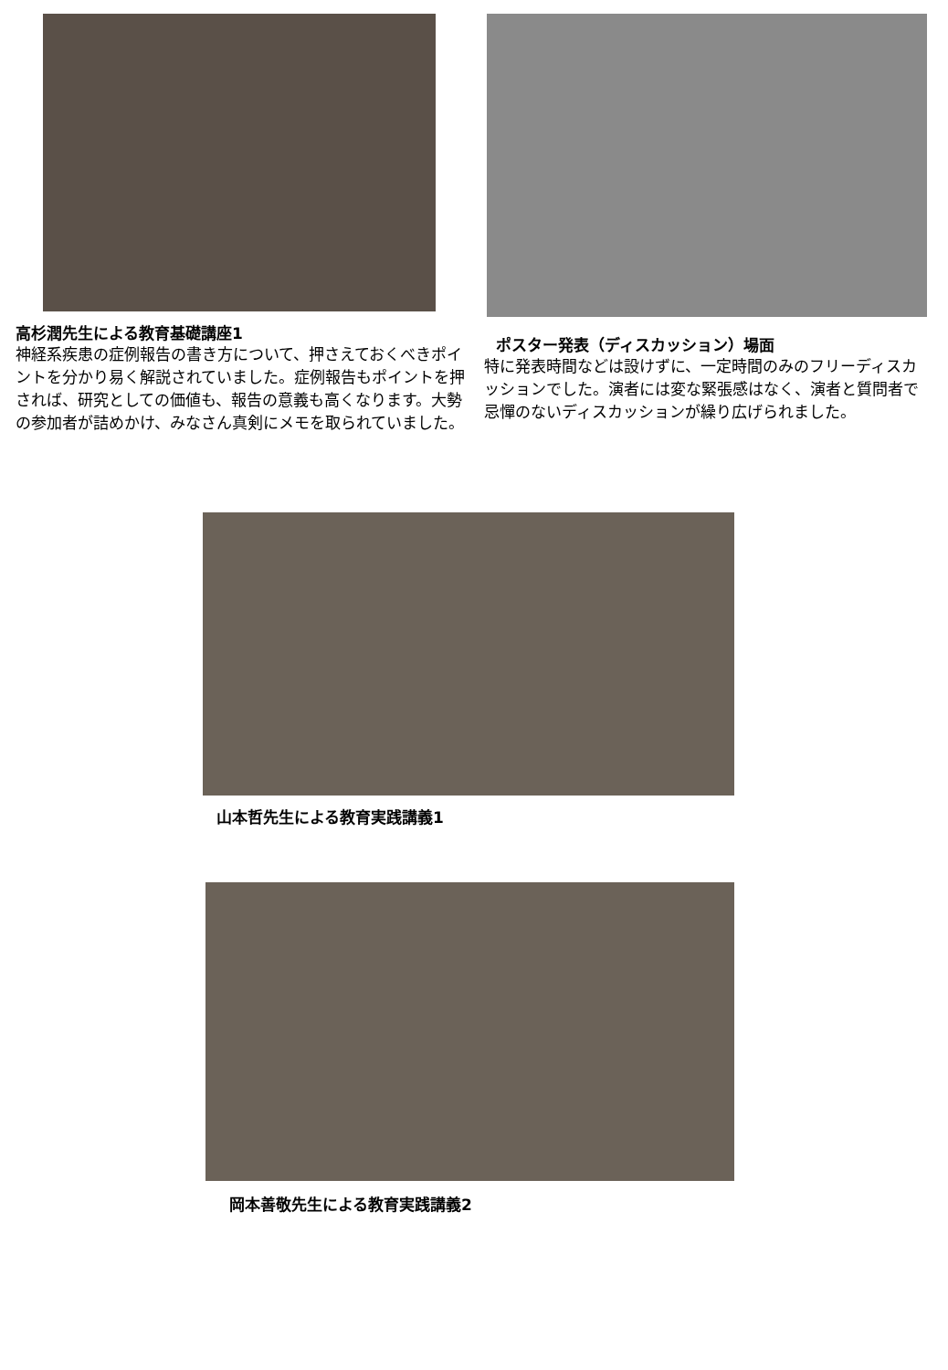高杉潤先生による教育基礎講座1
神経系疾患の症例報告の書き方について、押さえておくべきポイントを分かり易く解説されていました。症例報告もポイントを押されば、研究としての価値も、報告の意義も高くなります。大勢の参加者が詰めかけ、みなさん真剣にメモを取られていました。
ポスター発表（ディスカッション）場面
特に発表時間などは設けずに、一定時間のみのフリーディスカッションでした。演者には変な緊張感はなく、演者と質問者で忌憚のないディスカッションが繰り広げられました。
山本哲先生による教育実践講義1
岡本善敬先生による教育実践講義2